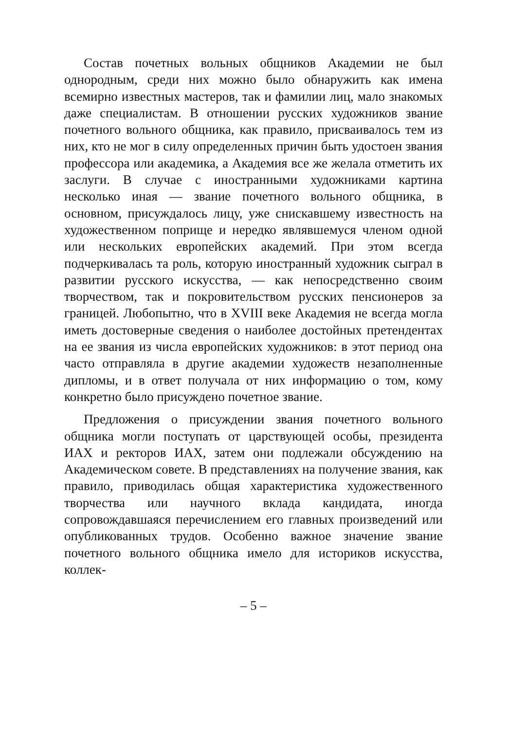Состав почетных вольных общников Академии не был однородным, среди них можно было обнаружить как имена всемирно известных мастеров, так и фамилии лиц, мало знакомых даже специалистам. В отношении русских художников звание почетного вольного общника, как правило, присваивалось тем из них, кто не мог в силу определенных причин быть удостоен звания профессора или академика, а Академия все же желала отметить их заслуги. В случае с иностранными художниками картина несколько иная — звание почетного вольного общника, в основном, присуждалось лицу, уже снискавшему известность на художественном поприще и нередко являвшемуся членом одной или нескольких европейских академий. При этом всегда подчеркивалась та роль, которую иностранный художник сыграл в развитии русского искусства, — как непосредственно своим творчеством, так и покровительством русских пенсионеров за границей. Любопытно, что в XVIII веке Академия не всегда могла иметь достоверные сведения о наиболее достойных претендентах на ее звания из числа европейских художников: в этот период она часто отправляла в другие академии художеств незаполненные дипломы, и в ответ получала от них информацию о том, кому конкретно было присуждено почетное звание.
Предложения о присуждении звания почетного вольного общника могли поступать от царствующей особы, президента ИАХ и ректоров ИАХ, затем они подлежали обсуждению на Академическом совете. В представлениях на получение звания, как правило, приводилась общая характеристика художественного творчества или научного вклада кандидата, иногда сопровождавшаяся перечислением его главных произведений или опубликованных трудов. Особенно важное значение звание почетного вольного общника имело для историков искусства, коллек-
– 5 –